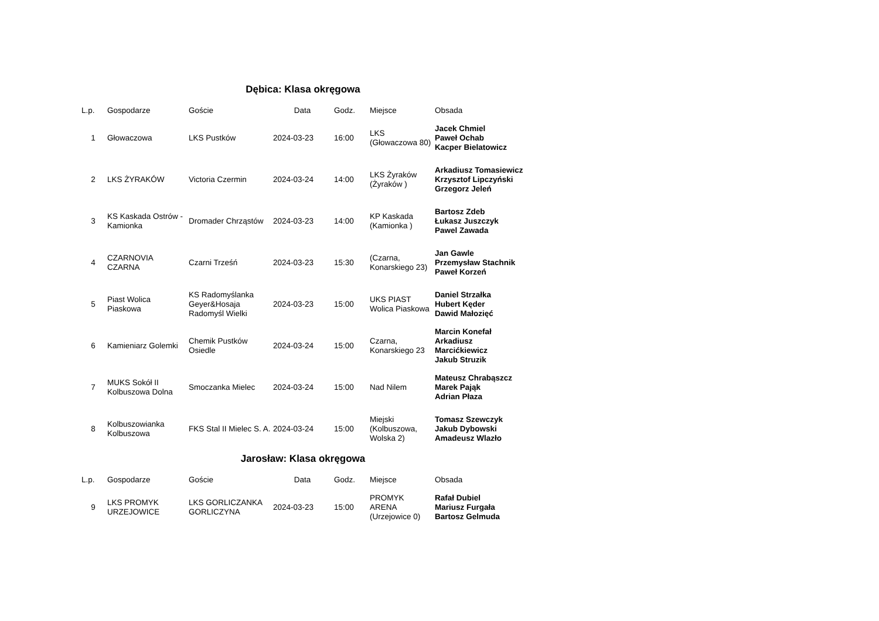Dębica: Klasa okręgowa
| L.p. | Gospodarze | Goście | Data | Godz. | Miejsce | Obsada |
| --- | --- | --- | --- | --- | --- | --- |
| 1 | Głowaczowa | LKS Pustków | 2024-03-23 | 16:00 | LKS (Głowaczowa 80) | Jacek Chmiel Paweł Ochab Kacper Bielatowicz |
| 2 | LKS ŻYRAKÓW | Victoria Czermin | 2024-03-24 | 14:00 | LKS Żyraków (Żyraków ) | Arkadiusz Tomasiewicz Krzysztof Lipczyński Grzegorz Jeleń |
| 3 | KS Kaskada Ostrów - Kamionka | Dromader Chrząstów | 2024-03-23 | 14:00 | KP Kaskada (Kamionka ) | Bartosz Zdeb Łukasz Juszczyk Pawel Zawada |
| 4 | CZARNOVIA CZARNA | Czarni Trześń | 2024-03-23 | 15:30 | (Czarna, Konarskiego 23) | Jan Gawle Przemysław Stachnik Paweł Korzeń |
| 5 | Piast Wolica Piaskowa | KS Radomyślanka Geyer&Hosaja Radomyśl Wielki | 2024-03-23 | 15:00 | UKS PIAST Wolica Piaskowa | Daniel Strzałka Hubert Kęder Dawid Małozięć |
| 6 | Kamieniarz Golemki | Chemik Pustków Osiedle | 2024-03-24 | 15:00 | Czarna, Konarskiego 23 | Marcin Konefał Arkadiusz Marcićkiewicz Jakub Struzik |
| 7 | MUKS Sokół II Kolbuszowa Dolna | Smoczanka Mielec | 2024-03-24 | 15:00 | Nad Nilem | Mateusz Chrabąszcz Marek Pająk Adrian Płaza |
| 8 | Kolbuszowianka Kolbuszowa | FKS Stal II Mielec S. A. | 2024-03-24 | 15:00 | Miejski (Kolbuszowa, Wolska 2) | Tomasz Szewczyk Jakub Dybowski Amadeusz Wlazło |
Jarosław: Klasa okręgowa
| L.p. | Gospodarze | Goście | Data | Godz. | Miejsce | Obsada |
| --- | --- | --- | --- | --- | --- | --- |
| 9 | LKS PROMYK URZEJOWICE | LKS GORLICZANKA GORLICZYNA | 2024-03-23 | 15:00 | PROMYK ARENA (Urzejowice 0) | Rafał Dubiel Mariusz Furgała Bartosz Gelmuda |